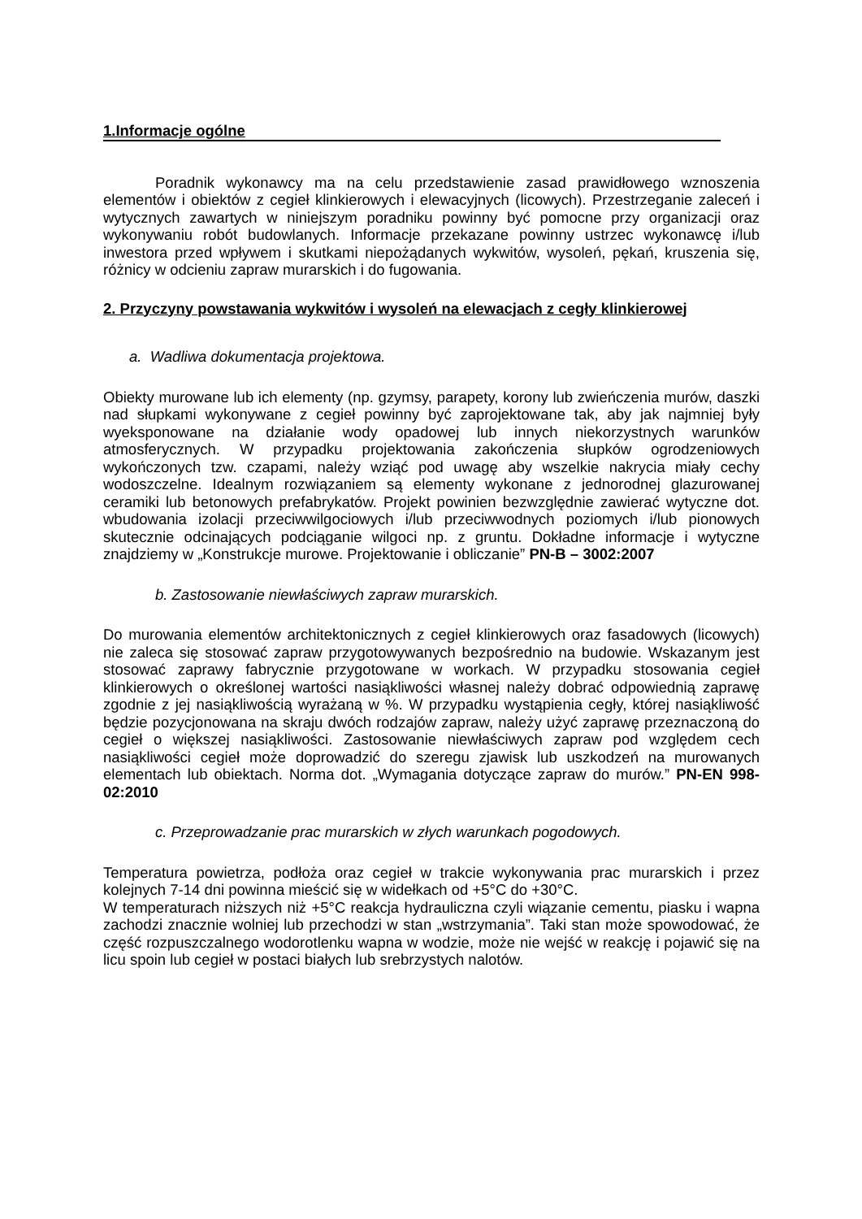1.Informacje ogólne
Poradnik wykonawcy ma na celu przedstawienie zasad prawidłowego wznoszenia elementów i obiektów z cegieł klinkierowych i elewacyjnych (licowych). Przestrzeganie zaleceń i wytycznych zawartych w niniejszym poradniku powinny być pomocne przy organizacji oraz wykonywaniu robót budowlanych. Informacje przekazane powinny ustrzec wykonawcę i/lub inwestora przed wpływem i skutkami niepożądanych wykwitów, wysoleń, pękań, kruszenia się, różnicy w odcieniu zapraw murarskich i do fugowania.
2. Przyczyny powstawania wykwitów i wysoleń na elewacjach z cegły klinkierowej
a. Wadliwa dokumentacja projektowa.
Obiekty murowane lub ich elementy (np. gzymsy, parapety, korony lub zwieńczenia murów, daszki nad słupkami wykonywane z cegieł powinny być zaprojektowane tak, aby jak najmniej były wyeksponowane na działanie wody opadowej lub innych niekorzystnych warunków atmosferycznych. W przypadku projektowania zakończenia słupków ogrodzeniowych wykończonych tzw. czapami, należy wziąć pod uwagę aby wszelkie nakrycia miały cechy wodoszczelne. Idealnym rozwiązaniem są elementy wykonane z jednorodnej glazurowanej ceramiki lub betonowych prefabrykatów. Projekt powinien bezwzględnie zawierać wytyczne dot. wbudowania izolacji przeciwwilgociowych i/lub przeciwwodnych poziomych i/lub pionowych skutecznie odcinających podciąganie wilgoci np. z gruntu. Dokładne informacje i wytyczne znajdziemy w „Konstrukcje murowe. Projektowanie i obliczanie” PN-B – 3002:2007
b. Zastosowanie niewłaściwych zapraw murarskich.
Do murowania elementów architektonicznych z cegieł klinkierowych oraz fasadowych (licowych) nie zaleca się stosować zapraw przygotowywanych bezpośrednio na budowie. Wskazanym jest stosować zaprawy fabrycznie przygotowane w workach. W przypadku stosowania cegieł klinkierowych o określonej wartości nasiąkliwości własnej należy dobrać odpowiednią zaprawę zgodnie z jej nasiąkliwością wyrażaną w %. W przypadku wystąpienia cegły, której nasiąkliwość będzie pozycjonowana na skraju dwóch rodzajów zapraw, należy użyć zaprawę przeznaczoną do cegieł o większej nasiąkliwości. Zastosowanie niewłaściwych zapraw pod względem cech nasiąkliwości cegieł może doprowadzić do szeregu zjawisk lub uszkodzeń na murowanych elementach lub obiektach. Norma dot. „Wymagania dotyczące zapraw do murów.” PN-EN 998-02:2010
c. Przeprowadzanie prac murarskich w złych warunkach pogodowych.
Temperatura powietrza, podłoża oraz cegieł w trakcie wykonywania prac murarskich i przez kolejnych 7-14 dni powinna mieścić się w widełkach od +5°C do +30°C.
W temperaturach niższych niż +5°C reakcja hydrauliczna czyli wiązanie cementu, piasku i wapna zachodzi znacznie wolniej lub przechodzi w stan „wstrzymania”. Taki stan może spowodować, że część rozpuszczalnego wodorotlenku wapna w wodzie, może nie wejść w reakcję i pojawić się na licu spoin lub cegieł w postaci białych lub srebrzystych nalotów.